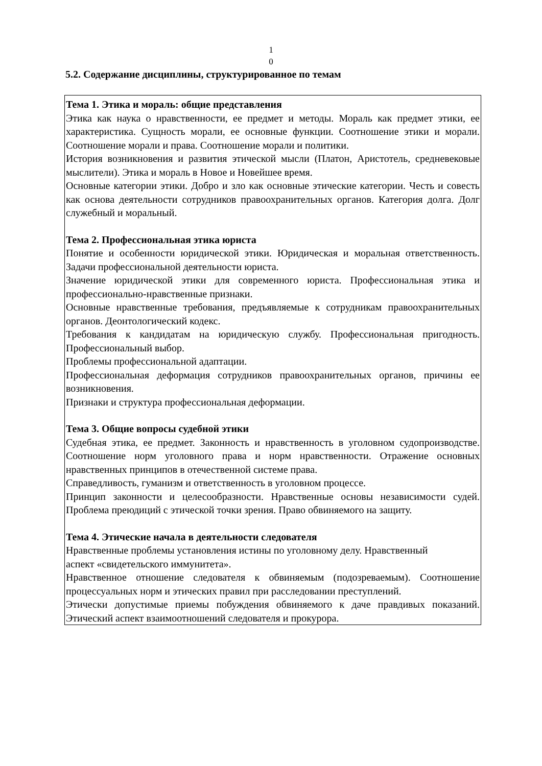1
0
5.2. Содержание дисциплины, структурированное по темам
| Тема 1. Этика и мораль: общие представления Этика как наука о нравственности, ее предмет и методы. Мораль как предмет этики, ее характеристика. Сущность морали, ее основные функции. Соотношение этики и морали. Соотношение морали и права. Соотношение морали и политики. История возникновения и развития этической мысли (Платон, Аристотель, средневековые мыслители). Этика и мораль в Новое и Новейшее время. Основные категории этики. Добро и зло как основные этические категории. Честь и совесть как основа деятельности сотрудников правоохранительных органов. Категория долга. Долг служебный и моральный. Тема 2. Профессиональная этика юриста Понятие и особенности юридической этики. Юридическая и моральная ответственность. Задачи профессиональной деятельности юриста. Значение юридической этики для современного юриста. Профессиональная этика и профессионально-нравственные признаки. Основные нравственные требования, предъявляемые к сотрудникам правоохранительных органов. Деонтологический кодекс. Требования к кандидатам на юридическую службу. Профессиональная пригодность. Профессиональный выбор. Проблемы профессиональной адаптации. Профессиональная деформация сотрудников правоохранительных органов, причины ее возникновения. Признаки и структура профессиональная деформации. Тема 3. Общие вопросы судебной этики Судебная этика, ее предмет. Законность и нравственность в уголовном судопроизводстве. Соотношение норм уголовного права и норм нравственности. Отражение основных нравственных принципов в отечественной системе права. Справедливость, гуманизм и ответственность в уголовном процессе. Принцип законности и целесообразности. Нравственные основы независимости судей. Проблема преюдиций с этической точки зрения. Право обвиняемого на защиту. Тема 4. Этические начала в деятельности следователя Нравственные проблемы установления истины по уголовному делу. Нравственный аспект «свидетельского иммунитета». Нравственное отношение следователя к обвиняемым (подозреваемым). Соотношение процессуальных норм и этических правил при расследовании преступлений. Этически допустимые приемы побуждения обвиняемого к даче правдивых показаний. Этический аспект взаимоотношений следователя и прокурора. |